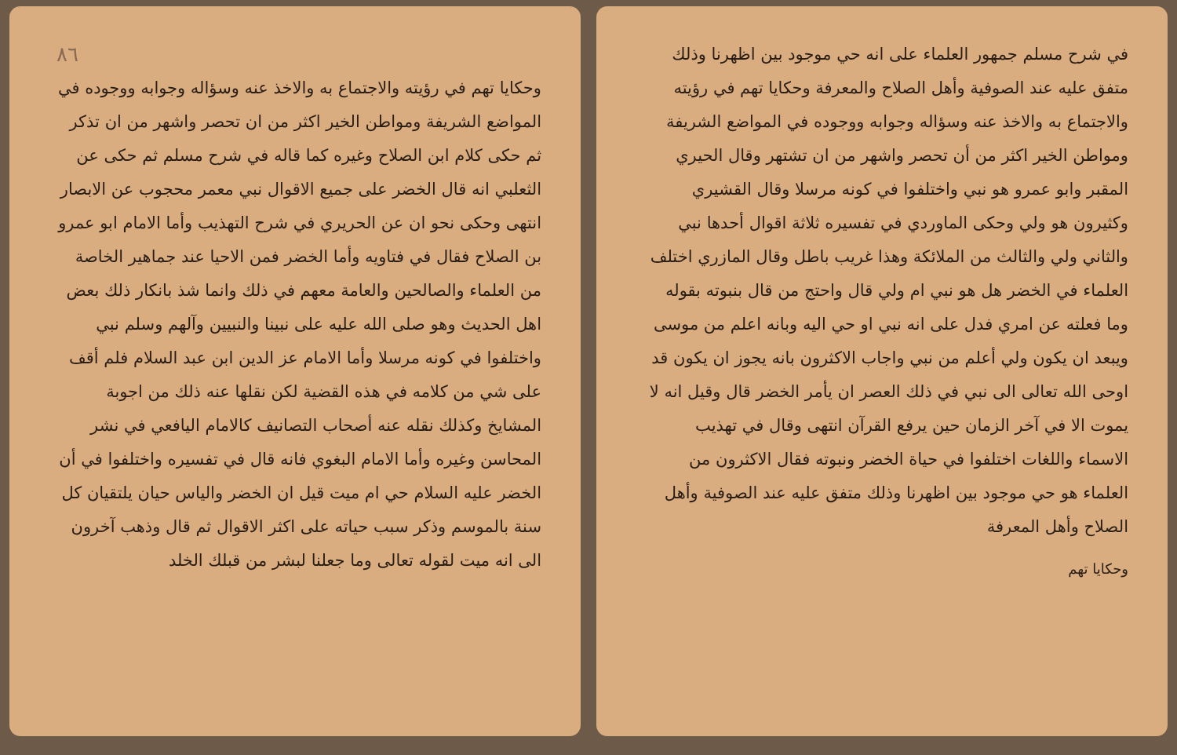٨٦
وحكايا تهم في رؤيته والاجتماع به والاخذ عنه وسؤاله وجوابه ووجوده في المواضع الشريفة ومواطن الخير اكثر من ان تحصر واشهر من ان تذكر ثم حكى كلام ابن الصلاح وغيره كما قاله في شرح مسلم ثم حكى عن الثعلبي انه قال الخضر على جميع الاقوال نبي معمر محجوب عن الابصار انتهى وحكى نحو ان عن الحريري في شرح التهذيب وأما الامام ابو عمرو بن الصلاح فقال في فتاويه وأما الخضر فمن الاحيا عند جماهير الخاصة من العلماء والصالحين والعامة معهم في ذلك وانما شذ بانكار ذلك بعض اهل الحديث وهو صلى الله عليه على نبينا والنبيين وآلهم وسلم نبي واختلفوا في كونه مرسلا وأما الامام عز الدين ابن عبد السلام فلم أقف على شي من كلامه في هذه القضية لكن نقلها عنه ذلك من اجوبة المشايخ وكذلك نقله عنه أصحاب التصانيف كالامام اليافعي في نشر المحاسن وغيره وأما الامام البغوي فانه قال في تفسيره واختلفوا في أن الخضر عليه السلام حي ام ميت قيل ان الخضر والياس حيان يلتقيان كل سنة بالموسم وذكر سبب حياته على اكثر الاقوال ثم قال وذهب آخرون الى انه ميت لقوله تعالى وما جعلنا لبشر من قبلك الخلد
في شرح مسلم جمهور العلماء على انه حي موجود بين اظهرنا وذلك متفق عليه عند الصوفية وأهل الصلاح والمعرفة وحكايا تهم في رؤيته والاجتماع به والاخذ عنه وسؤاله وجوابه ووجوده في المواضع الشريفة ومواطن الخير اكثر من أن تحصر واشهر من ان تشتهر وقال الحيري المقبر وابو عمرو هو نبي واختلفوا في كونه مرسلا وقال القشيري وكثيرون هو ولي وحكى الماوردي في تفسيره ثلاثة اقوال أحدها نبي والثاني ولي والثالث من الملائكة وهذا غريب باطل وقال المازري اختلف العلماء في الخضر هل هو نبي ام ولي قال واحتج من قال بنبوته بقوله وما فعلته عن امري فدل على انه نبي او حي اليه وبانه اعلم من موسى ويبعد ان يكون ولي أعلم من نبي واجاب الاكثرون بانه يجوز ان يكون قد اوحى الله تعالى الى نبي في ذلك العصر ان يأمر الخضر قال وقيل انه لا يموت الا في آخر الزمان حين يرفع القرآن انتهى وقال في تهذيب الاسماء واللغات اختلفوا في حياة الخضر ونبوته فقال الاكثرون من العلماء هو حي موجود بين اظهرنا وذلك متفق عليه عند الصوفية وأهل الصلاح وأهل المعرفة
وحكايا تهم